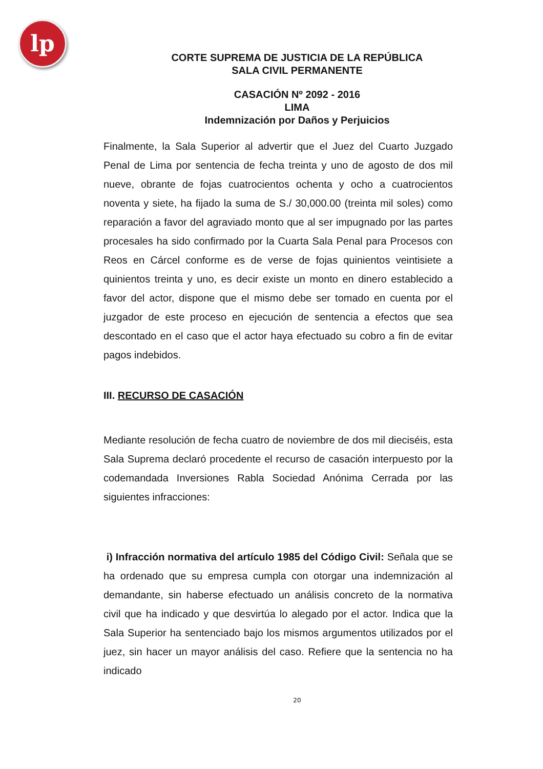lp
CORTE SUPREMA DE JUSTICIA DE LA REPÚBLICA
SALA CIVIL PERMANENTE
CASACIÓN Nº 2092 - 2016
LIMA
Indemnización por Daños y Perjuicios
Finalmente, la Sala Superior al advertir que el Juez del Cuarto Juzgado Penal de Lima por sentencia de fecha treinta y uno de agosto de dos mil nueve, obrante de fojas cuatrocientos ochenta y ocho a cuatrocientos noventa y siete, ha fijado la suma de S./ 30,000.00 (treinta mil soles) como reparación a favor del agraviado monto que al ser impugnado por las partes procesales ha sido confirmado por la Cuarta Sala Penal para Procesos con Reos en Cárcel conforme es de verse de fojas quinientos veintisiete a quinientos treinta y uno, es decir existe un monto en dinero establecido a favor del actor, dispone que el mismo debe ser tomado en cuenta por el juzgador de este proceso en ejecución de sentencia a efectos que sea descontado en el caso que el actor haya efectuado su cobro a fin de evitar pagos indebidos.
III. RECURSO DE CASACIÓN
Mediante resolución de fecha cuatro de noviembre de dos mil dieciséis, esta Sala Suprema declaró procedente el recurso de casación interpuesto por la codemandada Inversiones Rabla Sociedad Anónima Cerrada por las siguientes infracciones:
i) Infracción normativa del artículo 1985 del Código Civil: Señala que se ha ordenado que su empresa cumpla con otorgar una indemnización al demandante, sin haberse efectuado un análisis concreto de la normativa civil que ha indicado y que desvirtúa lo alegado por el actor. Indica que la Sala Superior ha sentenciado bajo los mismos argumentos utilizados por el juez, sin hacer un mayor análisis del caso. Refiere que la sentencia no ha indicado
20